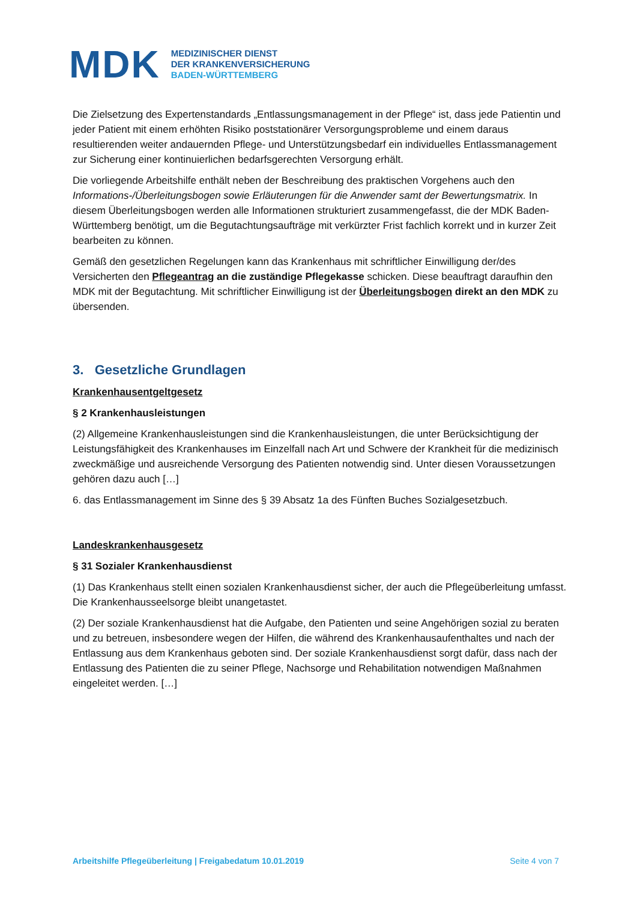MDK
MEDIZINISCHER DIENST
DER KRANKENVERSICHERUNG
BADEN-WÜRTTEMBERG
Die Zielsetzung des Expertenstandards „Entlassungsmanagement in der Pflege“ ist, dass jede Patientin und jeder Patient mit einem erhöhten Risiko poststationärer Versorgungsprobleme und einem daraus resultierenden weiter andauernden Pflege- und Unterstützungsbedarf ein individuelles Entlassmanagement zur Sicherung einer kontinuierlichen bedarfsgerechten Versorgung erhält.
Die vorliegende Arbeitshilfe enthält neben der Beschreibung des praktischen Vorgehens auch den Informations-/Überleitungsbogen sowie Erläuterungen für die Anwender samt der Bewertungsmatrix. In diesem Überleitungsbogen werden alle Informationen strukturiert zusammengefasst, die der MDK Baden-Württemberg benötigt, um die Begutachtungsaufträge mit verkürzter Frist fachlich korrekt und in kurzer Zeit bearbeiten zu können.
Gemäß den gesetzlichen Regelungen kann das Krankenhaus mit schriftlicher Einwilligung der/des Versicherten den Pflegeantrag an die zuständige Pflegekasse schicken. Diese beauftragt daraufhin den MDK mit der Begutachtung. Mit schriftlicher Einwilligung ist der Überleitungsbogen direkt an den MDK zu übersenden.
3. Gesetzliche Grundlagen
Krankenhausentgeltgesetz
§ 2 Krankenhausleistungen
(2) Allgemeine Krankenhausleistungen sind die Krankenhausleistungen, die unter Berücksichtigung der Leistungsfähigkeit des Krankenhauses im Einzelfall nach Art und Schwere der Krankheit für die medizinisch zweckmäßige und ausreichende Versorgung des Patienten notwendig sind. Unter diesen Voraussetzungen gehören dazu auch […]
6. das Entlassmanagement im Sinne des § 39 Absatz 1a des Fünften Buches Sozialgesetzbuch.
Landeskrankenhausgesetz
§ 31 Sozialer Krankenhausdienst
(1) Das Krankenhaus stellt einen sozialen Krankenhausdienst sicher, der auch die Pflegeüberleitung umfasst. Die Krankenhausseelsorge bleibt unangetastet.
(2) Der soziale Krankenhausdienst hat die Aufgabe, den Patienten und seine Angehörigen sozial zu beraten und zu betreuen, insbesondere wegen der Hilfen, die während des Krankenhausaufenthaltes und nach der Entlassung aus dem Krankenhaus geboten sind. Der soziale Krankenhausdienst sorgt dafür, dass nach der Entlassung des Patienten die zu seiner Pflege, Nachsorge und Rehabilitation notwendigen Maßnahmen eingeleitet werden. […]
Arbeitshilfe Pflegeüberleitung | Freigabedatum 10.01.2019 Seite 4 von 7